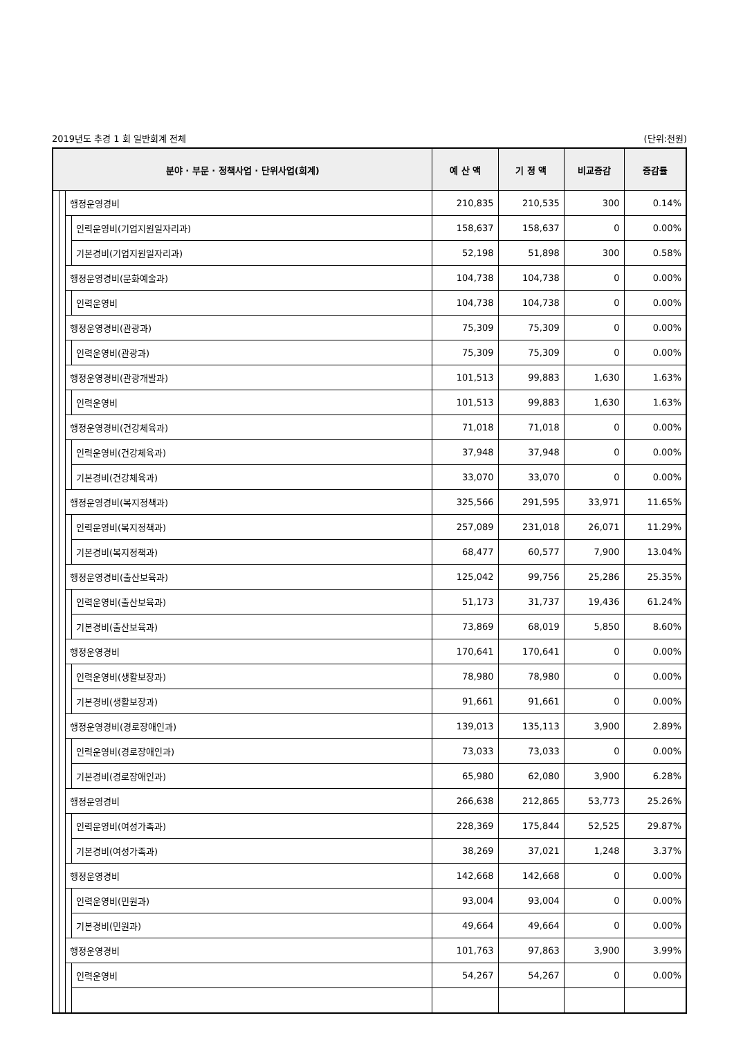2019년도 추경 1 회 일반회계 전체 (단위:천원)
| 분야 · 부문 · 정책사업 · 단위사업(회계) | | | | 예 산 액 | 기 정 액 | 비교증감 | 증감률 |
| --- | --- | --- | --- | --- | --- | --- | --- |
| | | 행정운영경비 | | 210,835 | 210,535 | 300 | 0.14% |
| | | | 인력운영비(기업지원일자리과) | 158,637 | 158,637 | 0 | 0.00% |
| | | | 기본경비(기업지원일자리과) | 52,198 | 51,898 | 300 | 0.58% |
| | | 행정운영경비(문화예술과) | | 104,738 | 104,738 | 0 | 0.00% |
| | | | 인력운영비 | 104,738 | 104,738 | 0 | 0.00% |
| | | 행정운영경비(관광과) | | 75,309 | 75,309 | 0 | 0.00% |
| | | | 인력운영비(관광과) | 75,309 | 75,309 | 0 | 0.00% |
| | | 행정운영경비(관광개발과) | | 101,513 | 99,883 | 1,630 | 1.63% |
| | | | 인력운영비 | 101,513 | 99,883 | 1,630 | 1.63% |
| | | 행정운영경비(건강체육과) | | 71,018 | 71,018 | 0 | 0.00% |
| | | | 인력운영비(건강체육과) | 37,948 | 37,948 | 0 | 0.00% |
| | | | 기본경비(건강체육과) | 33,070 | 33,070 | 0 | 0.00% |
| | | 행정운영경비(복지정책과) | | 325,566 | 291,595 | 33,971 | 11.65% |
| | | | 인력운영비(복지정책과) | 257,089 | 231,018 | 26,071 | 11.29% |
| | | | 기본경비(복지정책과) | 68,477 | 60,577 | 7,900 | 13.04% |
| | | 행정운영경비(출산보육과) | | 125,042 | 99,756 | 25,286 | 25.35% |
| | | | 인력운영비(출산보육과) | 51,173 | 31,737 | 19,436 | 61.24% |
| | | | 기본경비(출산보육과) | 73,869 | 68,019 | 5,850 | 8.60% |
| | | 행정운영경비 | | 170,641 | 170,641 | 0 | 0.00% |
| | | | 인력운영비(생활보장과) | 78,980 | 78,980 | 0 | 0.00% |
| | | | 기본경비(생활보장과) | 91,661 | 91,661 | 0 | 0.00% |
| | | 행정운영경비(경로장애인과) | | 139,013 | 135,113 | 3,900 | 2.89% |
| | | | 인력운영비(경로장애인과) | 73,033 | 73,033 | 0 | 0.00% |
| | | | 기본경비(경로장애인과) | 65,980 | 62,080 | 3,900 | 6.28% |
| | | 행정운영경비 | | 266,638 | 212,865 | 53,773 | 25.26% |
| | | | 인력운영비(여성가족과) | 228,369 | 175,844 | 52,525 | 29.87% |
| | | | 기본경비(여성가족과) | 38,269 | 37,021 | 1,248 | 3.37% |
| | | 행정운영경비 | | 142,668 | 142,668 | 0 | 0.00% |
| | | | 인력운영비(민원과) | 93,004 | 93,004 | 0 | 0.00% |
| | | | 기본경비(민원과) | 49,664 | 49,664 | 0 | 0.00% |
| | | 행정운영경비 | | 101,763 | 97,863 | 3,900 | 3.99% |
| | | | 인력운영비 | 54,267 | 54,267 | 0 | 0.00% |